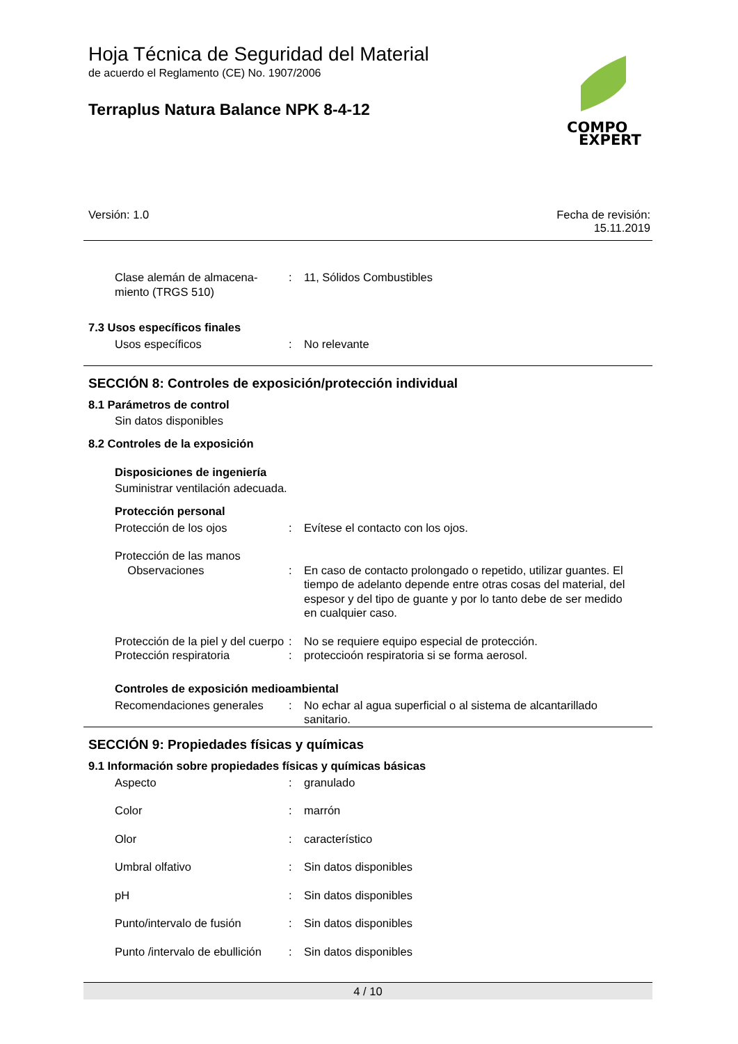Hoja Técnica de Seguridad del Material
de acuerdo el Reglamento (CE) No. 1907/2006
Terraplus Natura Balance NPK 8-4-12
COMPO
EXPERT
Versión: 1.0 Fecha de revisión:
15.11.2019
Clase alemán de almacena-
miento (TRGS 510)
: 11, Sólidos Combustibles
7.3 Usos específicos finales
Usos específicos : No relevante
SECCIÓN 8: Controles de exposición/protección individual
8.1 Parámetros de control
Sin datos disponibles
8.2 Controles de la exposición
Disposiciones de ingeniería
Suministrar ventilación adecuada.
Protección personal
Protección de los ojos : Evítese el contacto con los ojos.
Protección de las manos
Observaciones
:
En caso de contacto prolongado o repetido, utilizar guantes. El tiempo de adelanto depende entre otras cosas del material, del espesor y del tipo de guante y por lo tanto debe de ser medido en cualquier caso.
Protección de la piel y del cuerpo
: No se requiere equipo especial de protección.
Protección respiratoria : proteccioón respiratoria si se forma aerosol.
Controles de exposición medioambiental
Recomendaciones generales : No echar al agua superficial o al sistema de alcantarillado sanitario.
SECCIÓN 9: Propiedades físicas y químicas
9.1 Información sobre propiedades físicas y químicas básicas
Aspecto : granulado
Color : marrón
Olor : característico
Umbral olfativo : Sin datos disponibles
pH : Sin datos disponibles
Punto/intervalo de fusión : Sin datos disponibles
Punto /intervalo de ebullición
: Sin datos disponibles
4 / 10